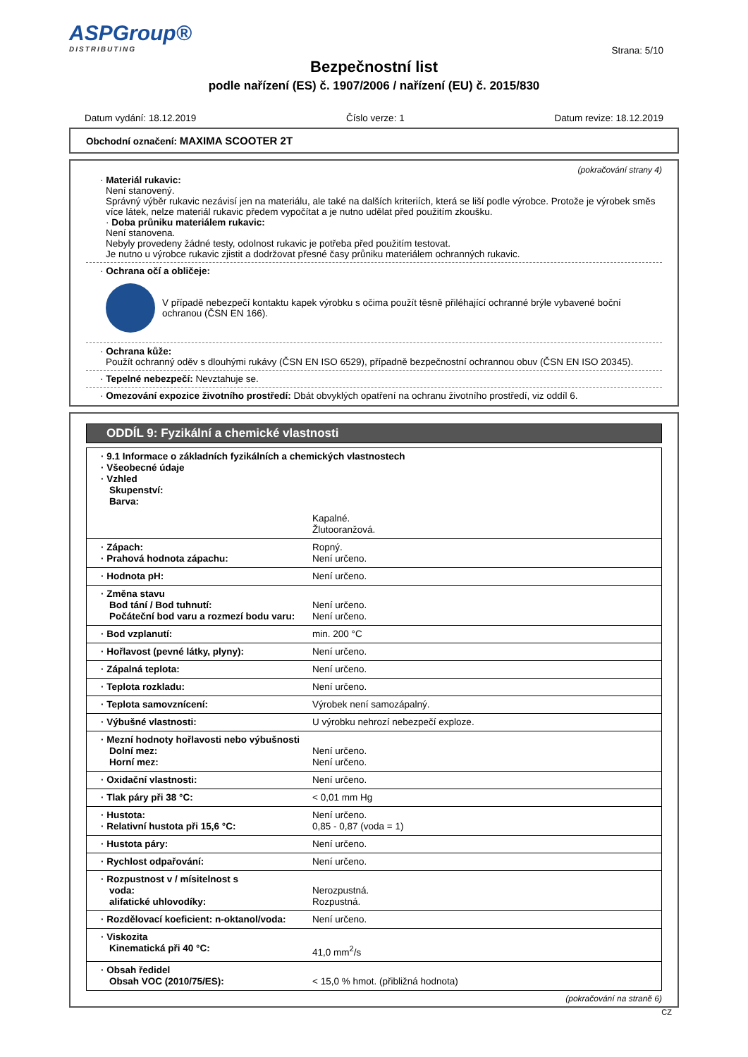ASPGroup®
DISTRIBUTING
Strana: 5/10
Bezpečnostní list
podle nařízení (ES) č. 1907/2006 / nařízení (EU) č. 2015/830
Datum vydání: 18.12.2019 Číslo verze: 1 Datum revize: 18.12.2019
Obchodní označení: MAXIMA SCOOTER 2T
(pokračování strany 4)
· Materiál rukavic:
Není stanovený.
Správný výběr rukavic nezávisí jen na materiálu, ale také na dalších kriteriích, která se liší podle výrobce. Protože je výrobek směs více látek, nelze materiál rukavic předem vypočítat a je nutno udělat před použitím zkoušku.
· Doba průniku materiálem rukavic:
Není stanovena.
Nebyly provedeny žádné testy, odolnost rukavic je potřeba před použitím testovat.
Je nutno u výrobce rukavic zjistit a dodržovat přesné časy průniku materiálem ochranných rukavic.
· Ochrana očí a obličeje:
V případě nebezpečí kontaktu kapek výrobku s očima použít těsně přiléhající ochranné brýle vybavené boční ochranou (ČSN EN 166).
· Ochrana kůže:
Použít ochranný oděv s dlouhými rukávy (ČSN EN ISO 6529), případně bezpečnostní ochrannou obuv (ČSN EN ISO 20345).
· Tepelné nebezpečí: Nevztahuje se.
· Omezování expozice životního prostředí: Dbát obvyklých opatření na ochranu životního prostředí, viz oddíl 6.
ODDÍL 9: Fyzikální a chemické vlastnosti
| · 9.1 Informace o základních fyzikálních a chemických vlastnostech · Všeobecné údaje · Vzhled Skupenství: Barva: | |
| | Kapalné. Žlutooranžová. |
| · Zápach: · Prahová hodnota zápachu: | Ropný. Není určeno. |
| · Hodnota pH: | Není určeno. |
| · Změna stavu Bod tání / Bod tuhnutí: Počáteční bod varu a rozmezí bodu varu: | Není určeno. Není určeno. |
| · Bod vzplanutí: | min. 200 °C |
| · Hořlavost (pevné látky, plyny): | Není určeno. |
| · Zápalná teplota: | Není určeno. |
| · Teplota rozkladu: | Není určeno. |
| · Teplota samovznícení: | Výrobek není samozápalný. |
| · Výbušné vlastnosti: | U výrobku nehrozí nebezpečí exploze. |
| · Mezní hodnoty hořlavosti nebo výbušnosti Dolní mez: Horní mez: | Není určeno. Není určeno. |
| · Oxidační vlastnosti: | Není určeno. |
| · Tlak páry při 38 °C: | < 0,01 mm Hg |
| · Hustota: · Relativní hustota při 15,6 °C: | Není určeno. 0,85 - 0,87 (voda = 1) |
| · Hustota páry: | Není určeno. |
| · Rychlost odpařování: | Není určeno. |
| · Rozpustnost v / mísitelnost s voda: alifatické uhlovodíky: | Nerozpustná. Rozpustná. |
| · Rozdělovací koeficient: n-oktanol/voda: | Není určeno. |
| · Viskozita Kinematická při 40 °C: | 41,0 mm<sup>2</sup>/s |
| · Obsah ředidel Obsah VOC (2010/75/ES): | < 15,0 % hmot. (přibližná hodnota) |
(pokračování na straně 6)
CZ